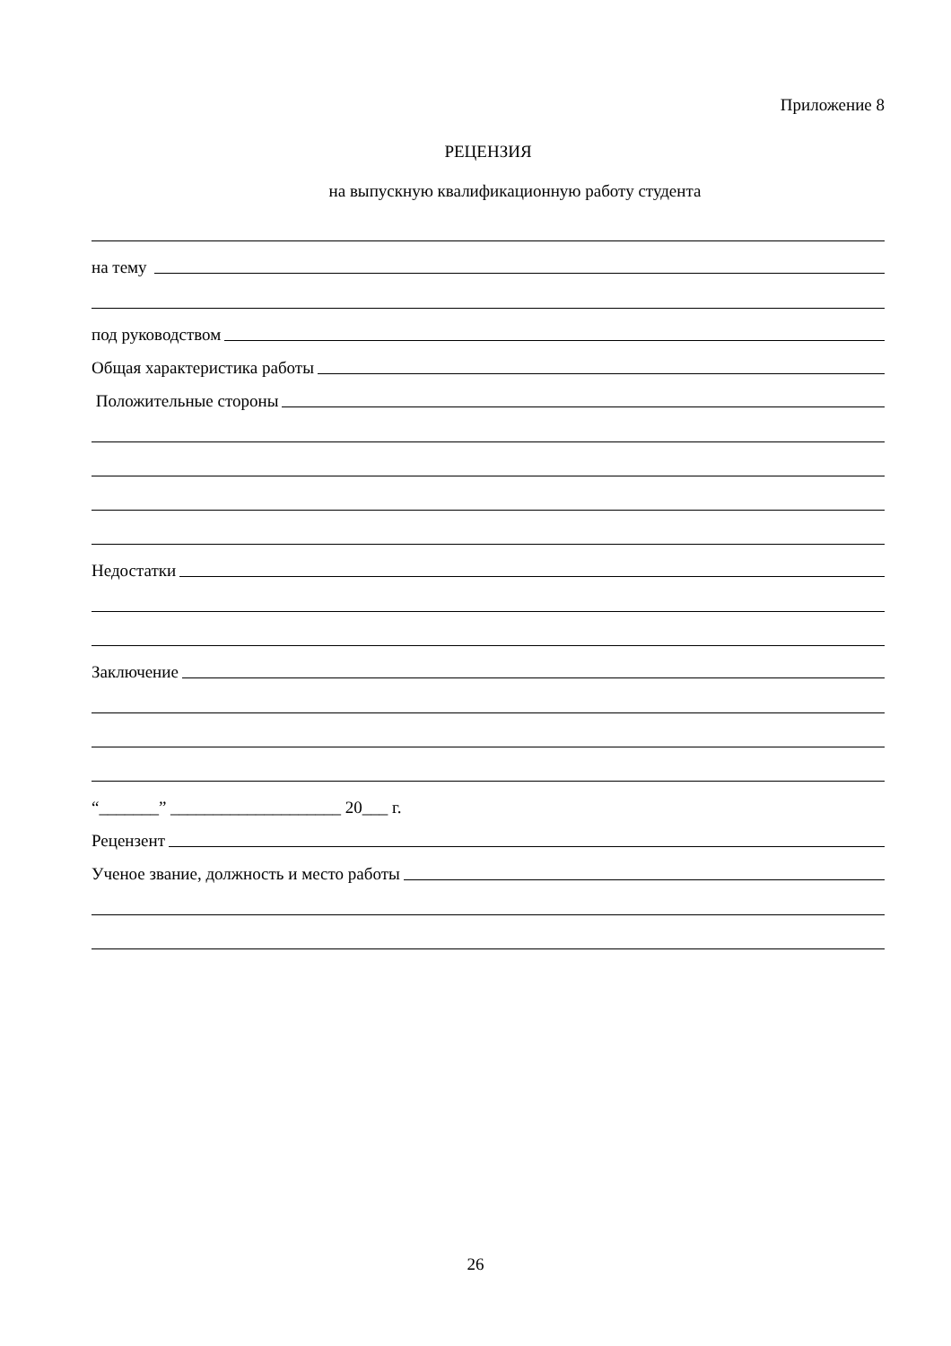Приложение 8
РЕЦЕНЗИЯ
на выпускную квалификационную работу студента
на тему
под руководством
Общая характеристика работы
Положительные стороны
Недостатки
Заключение
“_______” ____________________ 20___ г.
Рецензент
Ученое звание, должность и место работы
26